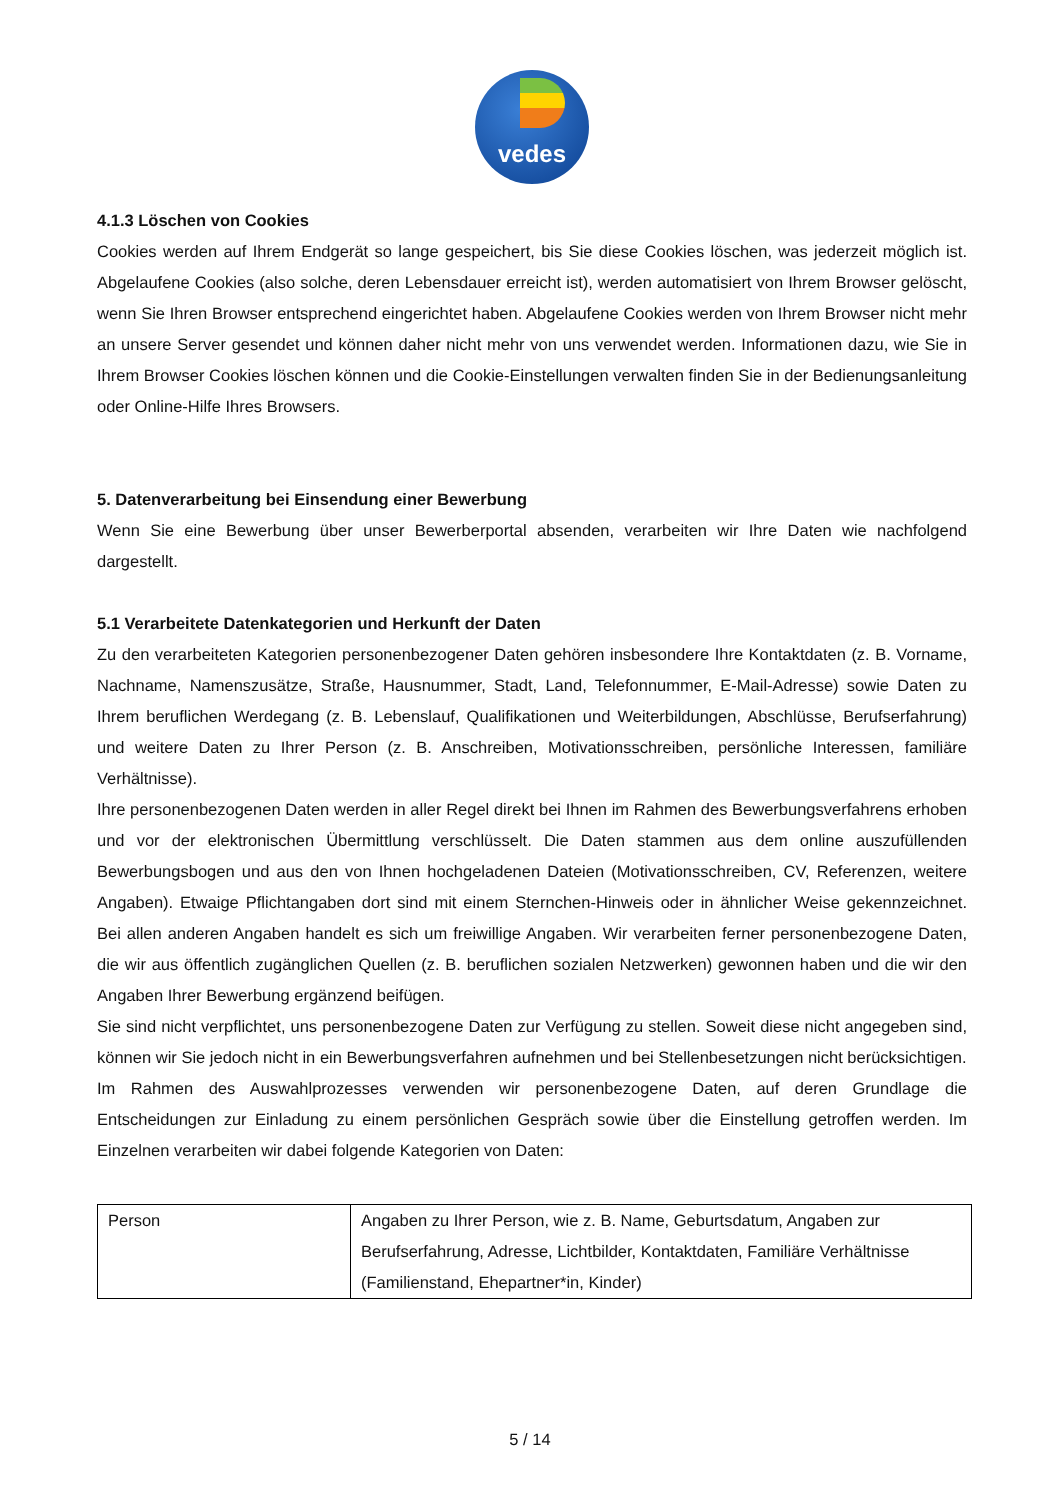vedes
4.1.3 Löschen von Cookies
Cookies werden auf Ihrem Endgerät so lange gespeichert, bis Sie diese Cookies löschen, was jederzeit möglich ist. Abgelaufene Cookies (also solche, deren Lebensdauer erreicht ist), werden automatisiert von Ihrem Browser gelöscht, wenn Sie Ihren Browser entsprechend eingerichtet haben. Abgelaufene Cookies werden von Ihrem Browser nicht mehr an unsere Server gesendet und können daher nicht mehr von uns verwendet werden. Informationen dazu, wie Sie in Ihrem Browser Cookies löschen können und die Cookie-Einstellungen verwalten finden Sie in der Bedienungsanleitung oder Online-Hilfe Ihres Browsers.
5. Datenverarbeitung bei Einsendung einer Bewerbung
Wenn Sie eine Bewerbung über unser Bewerberportal absenden, verarbeiten wir Ihre Daten wie nachfolgend dargestellt.
5.1 Verarbeitete Datenkategorien und Herkunft der Daten
Zu den verarbeiteten Kategorien personenbezogener Daten gehören insbesondere Ihre Kontaktdaten (z. B. Vorname, Nachname, Namenszusätze, Straße, Hausnummer, Stadt, Land, Telefonnummer, E-Mail-Adresse) sowie Daten zu Ihrem beruflichen Werdegang (z. B. Lebenslauf, Qualifikationen und Weiterbildungen, Abschlüsse, Berufserfahrung) und weitere Daten zu Ihrer Person (z. B. Anschreiben, Motivationsschreiben, persönliche Interessen, familiäre Verhältnisse).
Ihre personenbezogenen Daten werden in aller Regel direkt bei Ihnen im Rahmen des Bewerbungsverfahrens erhoben und vor der elektronischen Übermittlung verschlüsselt. Die Daten stammen aus dem online auszufüllenden Bewerbungsbogen und aus den von Ihnen hochgeladenen Dateien (Motivationsschreiben, CV, Referenzen, weitere Angaben). Etwaige Pflichtangaben dort sind mit einem Sternchen-Hinweis oder in ähnlicher Weise gekennzeichnet. Bei allen anderen Angaben handelt es sich um freiwillige Angaben. Wir verarbeiten ferner personenbezogene Daten, die wir aus öffentlich zugänglichen Quellen (z. B. beruflichen sozialen Netzwerken) gewonnen haben und die wir den Angaben Ihrer Bewerbung ergänzend beifügen.
Sie sind nicht verpflichtet, uns personenbezogene Daten zur Verfügung zu stellen. Soweit diese nicht angegeben sind, können wir Sie jedoch nicht in ein Bewerbungsverfahren aufnehmen und bei Stellenbesetzungen nicht berücksichtigen.
Im Rahmen des Auswahlprozesses verwenden wir personenbezogene Daten, auf deren Grundlage die Entscheidungen zur Einladung zu einem persönlichen Gespräch sowie über die Einstellung getroffen werden. Im Einzelnen verarbeiten wir dabei folgende Kategorien von Daten:
| Person | Angaben zu Ihrer Person, wie z. B. Name, Geburtsdatum, Angaben zur Berufserfahrung, Adresse, Lichtbilder, Kontaktdaten, Familiäre Verhältnisse (Familienstand, Ehepartner*in, Kinder) |
5 / 14